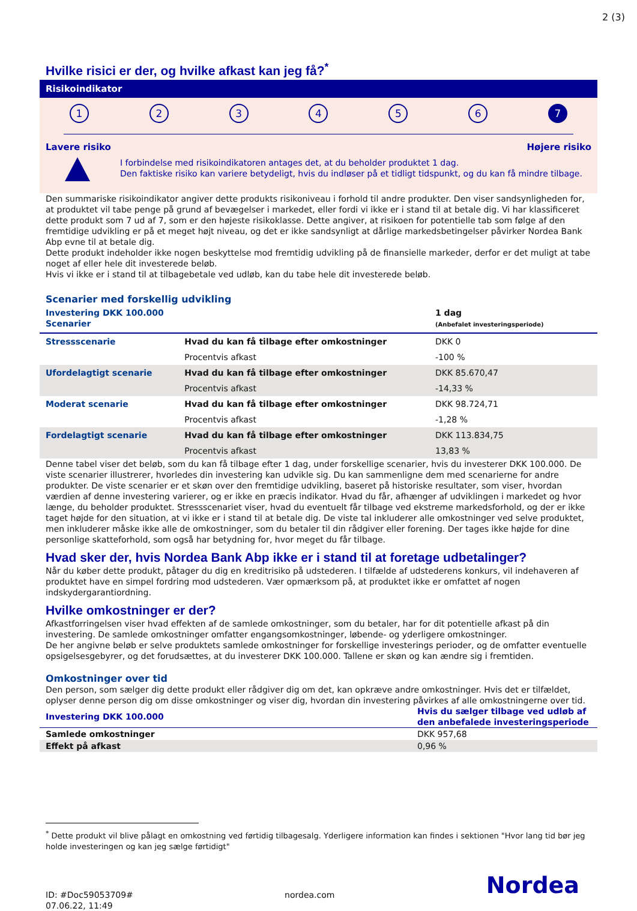2 (3)
Hvilke risici er der, og hvilke afkast kan jeg få?<sup>*</sup>
Risikoindikator
123456 7
Lavere risiko Højere risiko
I forbindelse med risikoindikatoren antages det, at du beholder produktet 1 dag.
Den faktiske risiko kan variere betydeligt, hvis du indløser på et tidligt tidspunkt, og du kan få mindre tilbage.
Den summariske risikoindikator angiver dette produkts risikoniveau i forhold til andre produkter. Den viser sandsynligheden for, at produktet vil tabe penge på grund af bevægelser i markedet, eller fordi vi ikke er i stand til at betale dig. Vi har klassificeret dette produkt som 7 ud af 7, som er den højeste risikoklasse. Dette angiver, at risikoen for potentielle tab som følge af den fremtidige udvikling er på et meget højt niveau, og det er ikke sandsynligt at dårlige markedsbetingelser påvirker Nordea Bank Abp evne til at betale dig.
Dette produkt indeholder ikke nogen beskyttelse mod fremtidig udvikling på de finansielle markeder, derfor er det muligt at tabe noget af eller hele dit investerede beløb.
Hvis vi ikke er i stand til at tilbagebetale ved udløb, kan du tabe hele dit investerede beløb.
Scenarier med forskellig udvikling
| Investering DKK 100.000 Scenarier | | 1 dag (Anbefalet investeringsperiode) |
| --- | --- | --- |
| Stressscenarie | Hvad du kan få tilbage efter omkostninger | DKK 0 |
| | Procentvis afkast | -100 % |
| Ufordelagtigt scenarie | Hvad du kan få tilbage efter omkostninger | DKK 85.670,47 |
| | Procentvis afkast | -14,33 % |
| Moderat scenarie | Hvad du kan få tilbage efter omkostninger | DKK 98.724,71 |
| | Procentvis afkast | -1,28 % |
| Fordelagtigt scenarie | Hvad du kan få tilbage efter omkostninger | DKK 113.834,75 |
| | Procentvis afkast | 13,83 % |
Denne tabel viser det beløb, som du kan få tilbage efter 1 dag, under forskellige scenarier, hvis du investerer DKK 100.000. De viste scenarier illustrerer, hvorledes din investering kan udvikle sig. Du kan sammenligne dem med scenarierne for andre produkter. De viste scenarier er et skøn over den fremtidige udvikling, baseret på historiske resultater, som viser, hvordan værdien af denne investering varierer, og er ikke en præcis indikator. Hvad du får, afhænger af udviklingen i markedet og hvor længe, du beholder produktet. Stressscenariet viser, hvad du eventuelt får tilbage ved ekstreme markedsforhold, og der er ikke taget højde for den situation, at vi ikke er i stand til at betale dig. De viste tal inkluderer alle omkostninger ved selve produktet, men inkluderer måske ikke alle de omkostninger, som du betaler til din rådgiver eller forening. Der tages ikke højde for dine personlige skatteforhold, som også har betydning for, hvor meget du får tilbage.
Hvad sker der, hvis Nordea Bank Abp ikke er i stand til at foretage udbetalinger?
Når du køber dette produkt, påtager du dig en kreditrisiko på udstederen. I tilfælde af udstederens konkurs, vil indehaveren af produktet have en simpel fordring mod udstederen. Vær opmærksom på, at produktet ikke er omfattet af nogen indskydergarantiordning.
Hvilke omkostninger er der?
Afkastforringelsen viser hvad effekten af de samlede omkostninger, som du betaler, har for dit potentielle afkast på din investering. De samlede omkostninger omfatter engangsomkostninger, løbende- og yderligere omkostninger.
De her angivne beløb er selve produktets samlede omkostninger for forskellige investerings perioder, og de omfatter eventuelle opsigelsesgebyrer, og det forudsættes, at du investerer DKK 100.000. Tallene er skøn og kan ændre sig i fremtiden.
Omkostninger over tid
Den person, som sælger dig dette produkt eller rådgiver dig om det, kan opkræve andre omkostninger. Hvis det er tilfældet, oplyser denne person dig om disse omkostninger og viser dig, hvordan din investering påvirkes af alle omkostningerne over tid.
| Investering DKK 100.000 | Hvis du sælger tilbage ved udløb af den anbefalede investeringsperiode |
| --- | --- |
| Samlede omkostninger | DKK 957,68 |
| Effekt på afkast | 0,96 % |
<sup>*</sup> Dette produkt vil blive pålagt en omkostning ved førtidig tilbagesalg. Yderligere information kan findes i sektionen "Hvor lang tid bør jeg holde investeringen og kan jeg sælge førtidigt"
ID: #Doc59053709#
07.06.22, 11:49
nordea.com
Nordea